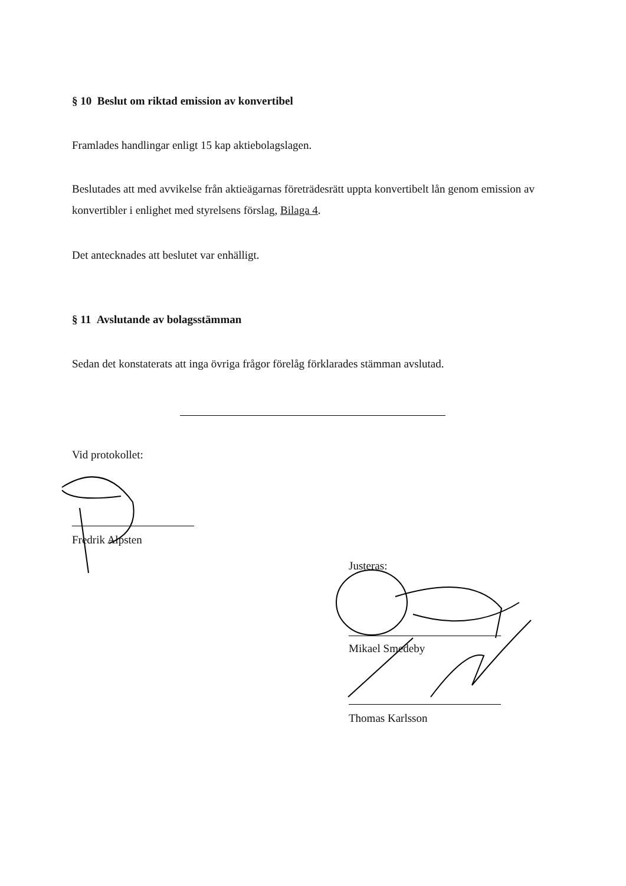§ 10 Beslut om riktad emission av konvertibel
Framlades handlingar enligt 15 kap aktiebolagslagen.
Beslutades att med avvikelse från aktieägarnas företrädesrätt uppta konvertibelt lån genom emission av konvertibler i enlighet med styrelsens förslag, Bilaga 4.
Det antecknades att beslutet var enhälligt.
§ 11 Avslutande av bolagsstämman
Sedan det konstaterats att inga övriga frågor förelåg förklarades stämman avslutad.
Vid protokollet:
Fredrik Alpsten
Justeras:
Mikael Smedeby
Thomas Karlsson